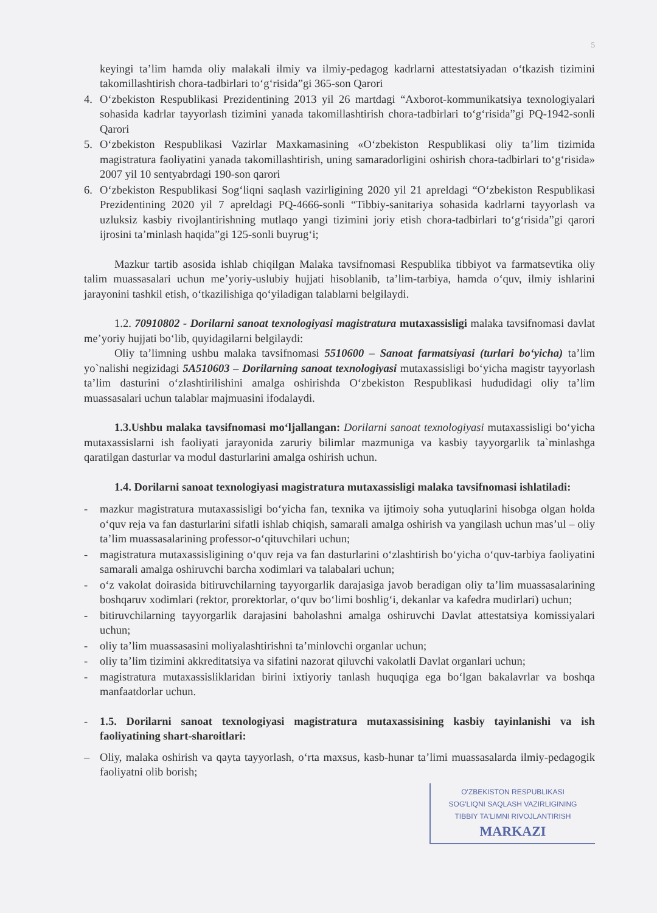5
keyingi ta’lim hamda oliy malakali ilmiy va ilmiy-pedagog kadrlarni attestatsiyadan o‘tkazish tizimini takomillashtirish chora-tadbirlari to‘g‘risida”gi 365-son Qarori
4. O‘zbekiston Respublikasi Prezidentining 2013 yil 26 martdagi “Axborot-kommunikatsiya texnologiyalari sohasida kadrlar tayyorlash tizimini yanada takomillashtirish chora-tadbirlari to‘g‘risida”gi PQ-1942-sonli Qarori
5. O‘zbekiston Respublikasi Vazirlar Maxkamasining «O‘zbekiston Respublikasi oliy ta’lim tizimida magistratura faoliyatini yanada takomillashtirish, uning samaradorligini oshirish chora-tadbirlari to‘g‘risida» 2007 yil 10 sentyabrdagi 190-son qarori
6. O‘zbekiston Respublikasi Sog‘liqni saqlash vazirligining 2020 yil 21 apreldagi “O‘zbekiston Respublikasi Prezidentining 2020 yil 7 apreldagi PQ-4666-sonli “Tibbiy-sanitariya sohasida kadrlarni tayyorlash va uzluksiz kasbiy rivojlantirishning mutlaqo yangi tizimini joriy etish chora-tadbirlari to‘g‘risida”gi qarori ijrosini ta’minlash haqida”gi 125-sonli buyrug‘i;
Mazkur tartib asosida ishlab chiqilgan Malaka tavsifnomasi Respublika tibbiyot va farmatsevtika oliy talim muassasalari uchun me’yoriy-uslubiy hujjati hisoblanib, ta’lim-tarbiya, hamda o‘quv, ilmiy ishlarini jarayonini tashkil etish, o‘tkazilishiga qo‘yiladigan talablarni belgilaydi.
1.2. 70910802 - Dorilarni sanoat texnologiyasi magistratura mutaxassisligi malaka tavsifnomasi davlat me’yoriy hujjati bo‘lib, quyidagilarni belgilaydi:
Oliy ta’limning ushbu malaka tavsifnomasi 5510600 – Sanoat farmatsiyasi (turlari bo‘yicha) ta’lim yo`nalishi negizidagi 5A510603 – Dorilarning sanoat texnologiyasi mutaxassisligi bo‘yicha magistr tayyorlash ta’lim dasturini o‘zlashtirilishini amalga oshirishda O‘zbekiston Respublikasi hududidagi oliy ta’lim muassasalari uchun talablar majmuasini ifodalaydi.
1.3.Ushbu malaka tavsifnomasi mo‘ljallangan: Dorilarni sanoat texnologiyasi mutaxassisligi bo‘yicha mutaxassislarni ish faoliyati jarayonida zaruriy bilimlar mazmuniga va kasbiy tayyorgarlik ta`minlashga qaratilgan dasturlar va modul dasturlarini amalga oshirish uchun.
1.4. Dorilarni sanoat texnologiyasi magistratura mutaxassisligi malaka tavsifnomasi ishlatiladi:
- mazkur magistratura mutaxassisligi bo‘yicha fan, texnika va ijtimoiy soha yutuqlarini hisobga olgan holda o‘quv reja va fan dasturlarini sifatli ishlab chiqish, samarali amalga oshirish va yangilash uchun mas’ul – oliy ta’lim muassasalarining professor-o‘qituvchilari uchun;
- magistratura mutaxassisligining o‘quv reja va fan dasturlarini o‘zlashtirish bo‘yicha o‘quv-tarbiya faoliyatini samarali amalga oshiruvchi barcha xodimlari va talabalari uchun;
- o‘z vakolat doirasida bitiruvchilarning tayyorgarlik darajasiga javob beradigan oliy ta’lim muassasalarining boshqaruv xodimlari (rektor, prorektorlar, o‘quv bo‘limi boshlig‘i, dekanlar va kafedra mudirlari) uchun;
- bitiruvchilarning tayyorgarlik darajasini baholashni amalga oshiruvchi Davlat attestatsiya komissiyalari uchun;
- oliy ta’lim muassasasini moliyalashtirishni ta’minlovchi organlar uchun;
- oliy ta’lim tizimini akkreditatsiya va sifatini nazorat qiluvchi vakolatli Davlat organlari uchun;
- magistratura mutaxassisliklaridan birini ixtiyoriy tanlash huquqiga ega bo‘lgan bakalavrlar va boshqa manfaatdorlar uchun.
- 1.5. Dorilarni sanoat texnologiyasi magistratura mutaxassisining kasbiy tayinlanishi va ish faoliyatining shart-sharoitlari:
– Oliy, malaka oshirish va qayta tayyorlash, o‘rta maxsus, kasb-hunar ta’limi muassasalarda ilmiy-pedagogik faoliyatni olib borish;
O'ZBEKISTON RESPUBLIKASI
SOG'LIQNI SAQLASH VAZIRLIGINING
TIBBIY TA'LIMNI RIVOJLANTIRISH
MARKAZI